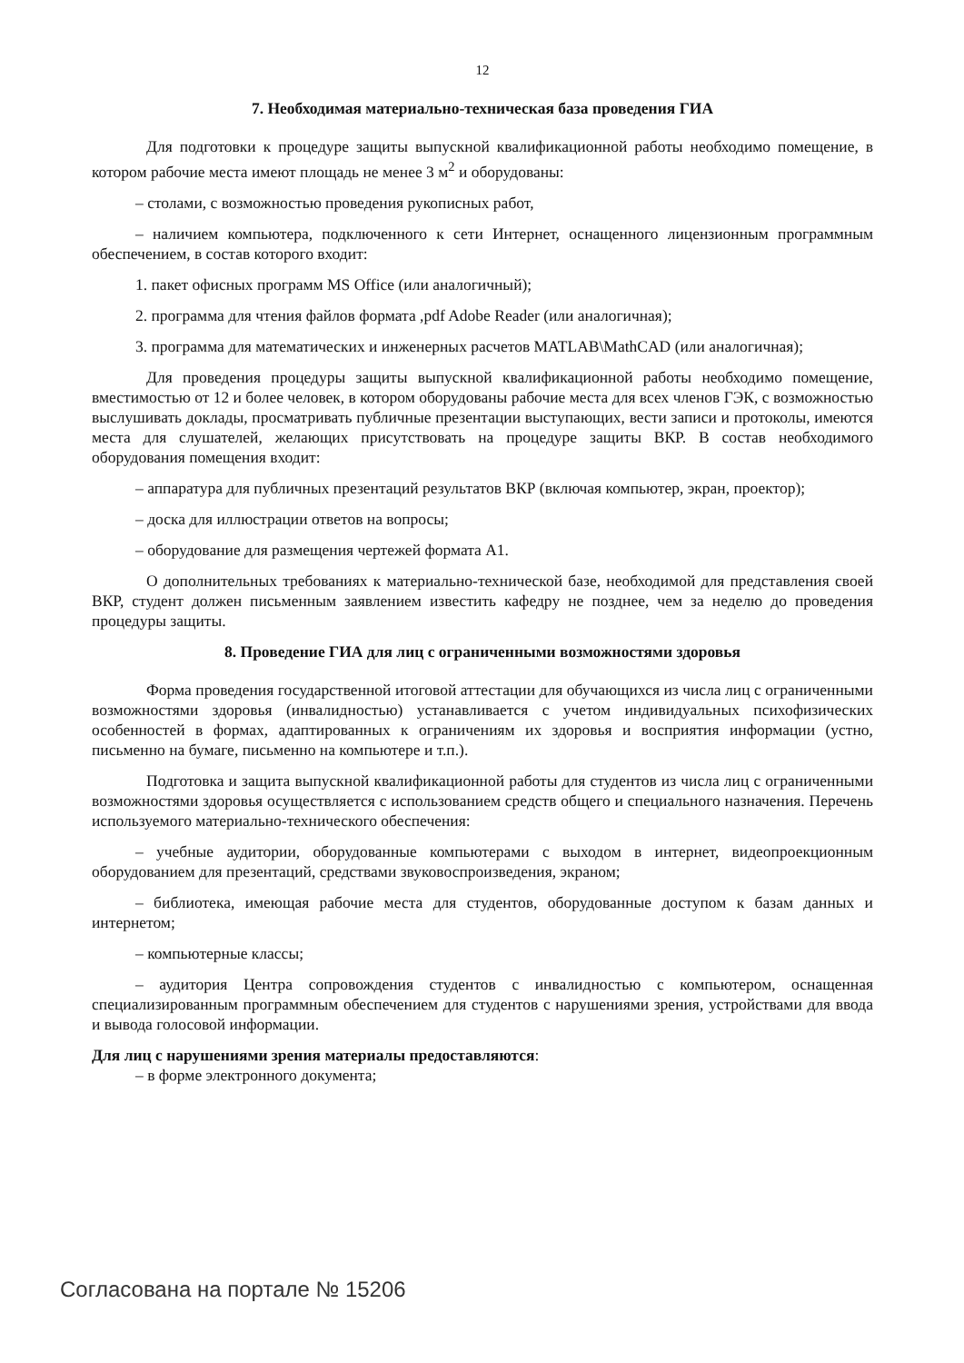12
7. Необходимая материально-техническая база проведения ГИА
Для подготовки к процедуре защиты выпускной квалификационной работы необходимо помещение, в котором рабочие места имеют площадь не менее 3 м<sup>2</sup> и оборудованы:
– столами, с возможностью проведения рукописных работ,
– наличием компьютера, подключенного к сети Интернет, оснащенного лицензионным программным обеспечением, в состав которого входит:
1. пакет офисных программ MS Office (или аналогичный);
2. программа для чтения файлов формата ,pdf Adobe Reader (или аналогичная);
3. программа для математических и инженерных расчетов MATLAB\MathCAD (или аналогичная);
Для проведения процедуры защиты выпускной квалификационной работы необходимо помещение, вместимостью от 12 и более человек, в котором оборудованы рабочие места для всех членов ГЭК, с возможностью выслушивать доклады, просматривать публичные презентации выступающих, вести записи и протоколы, имеются места для слушателей, желающих присутствовать на процедуре защиты ВКР. В состав необходимого оборудования помещения входит:
– аппаратура для публичных презентаций результатов ВКР (включая компьютер, экран, проектор);
– доска для иллюстрации ответов на вопросы;
– оборудование для размещения чертежей формата А1.
О дополнительных требованиях к материально-технической базе, необходимой для представления своей ВКР, студент должен письменным заявлением известить кафедру не позднее, чем за неделю до проведения процедуры защиты.
8. Проведение ГИА для лиц с ограниченными возможностями здоровья
Форма проведения государственной итоговой аттестации для обучающихся из числа лиц с ограниченными возможностями здоровья (инвалидностью) устанавливается с учетом индивидуальных психофизических особенностей в формах, адаптированных к ограничениям их здоровья и восприятия информации (устно, письменно на бумаге, письменно на компьютере и т.п.).
Подготовка и защита выпускной квалификационной работы для студентов из числа лиц с ограниченными возможностями здоровья осуществляется с использованием средств общего и специального назначения. Перечень используемого материально-технического обеспечения:
– учебные аудитории, оборудованные компьютерами с выходом в интернет, видеопроекционным оборудованием для презентаций, средствами звуковоспроизведения, экраном;
– библиотека, имеющая рабочие места для студентов, оборудованные доступом к базам данных и интернетом;
– компьютерные классы;
– аудитория Центра сопровождения студентов с инвалидностью с компьютером, оснащенная специализированным программным обеспечением для студентов с нарушениями зрения, устройствами для ввода и вывода голосовой информации.
Для лиц с нарушениями зрения материалы предоставляются:
– в форме электронного документа;
Согласована на портале № 15206